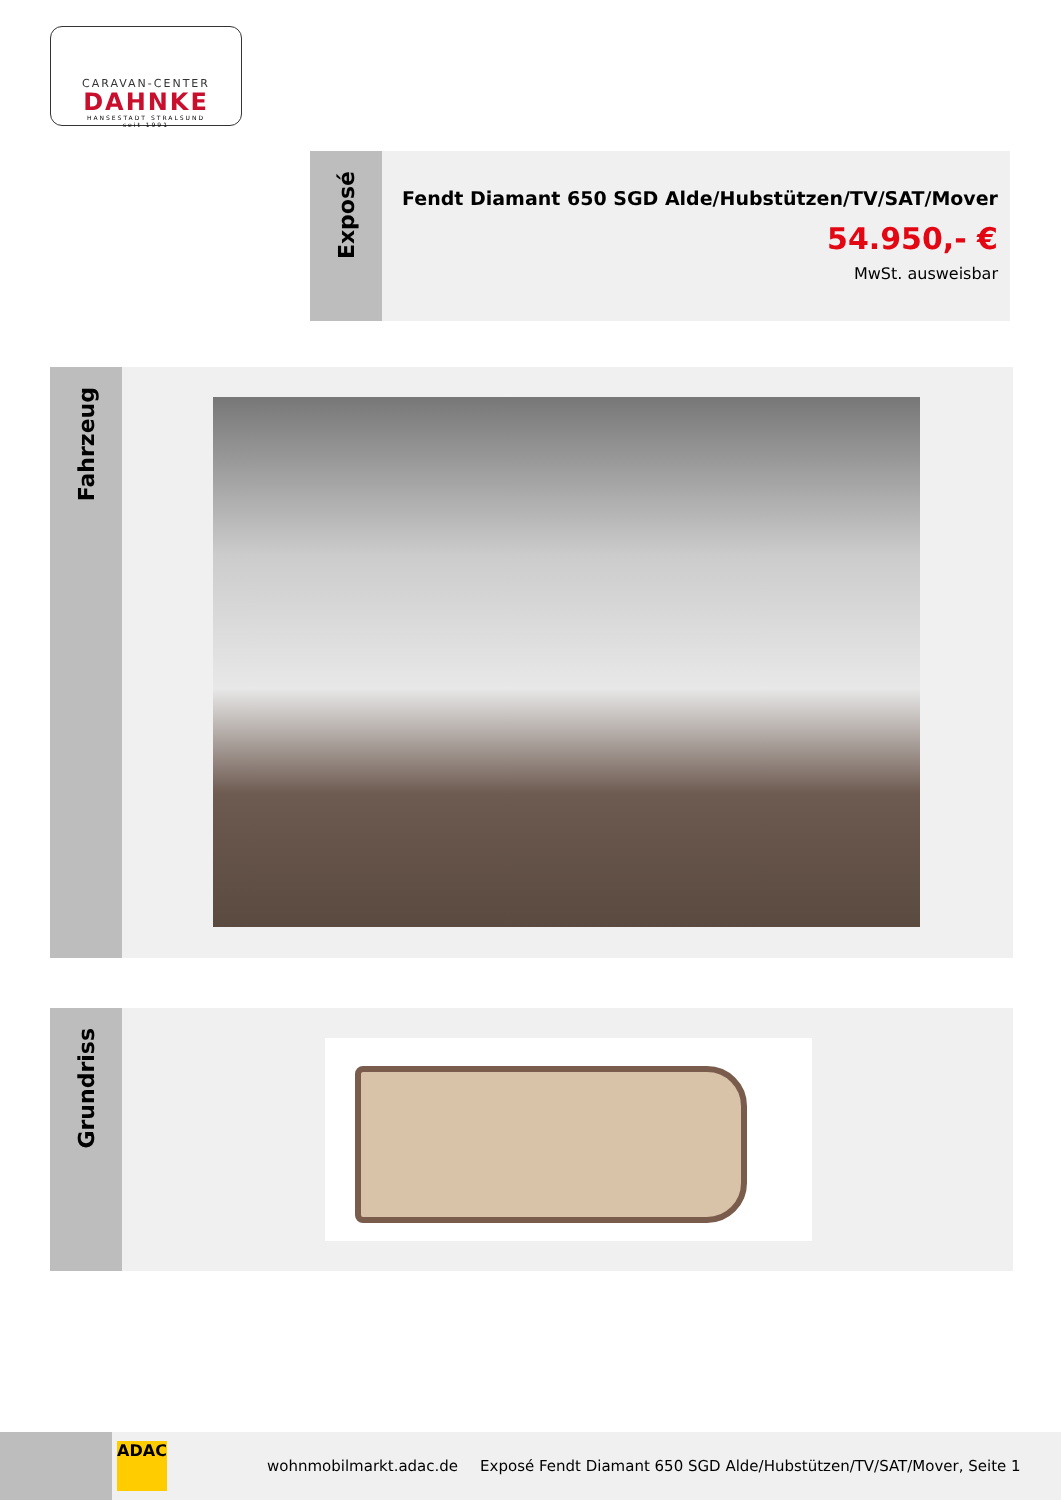CARAVAN-CENTER
DAHNKE
HANSESTADT STRALSUND
seit 1991
Exposé
Fendt Diamant 650 SGD Alde/Hubstützen/TV/SAT/Mover
54.950,- €
MwSt. ausweisbar
Fahrzeug
Grundriss
ADAC
wohnmobilmarkt.adac.de
Exposé Fendt Diamant 650 SGD Alde/Hubstützen/TV/SAT/Mover, Seite 1